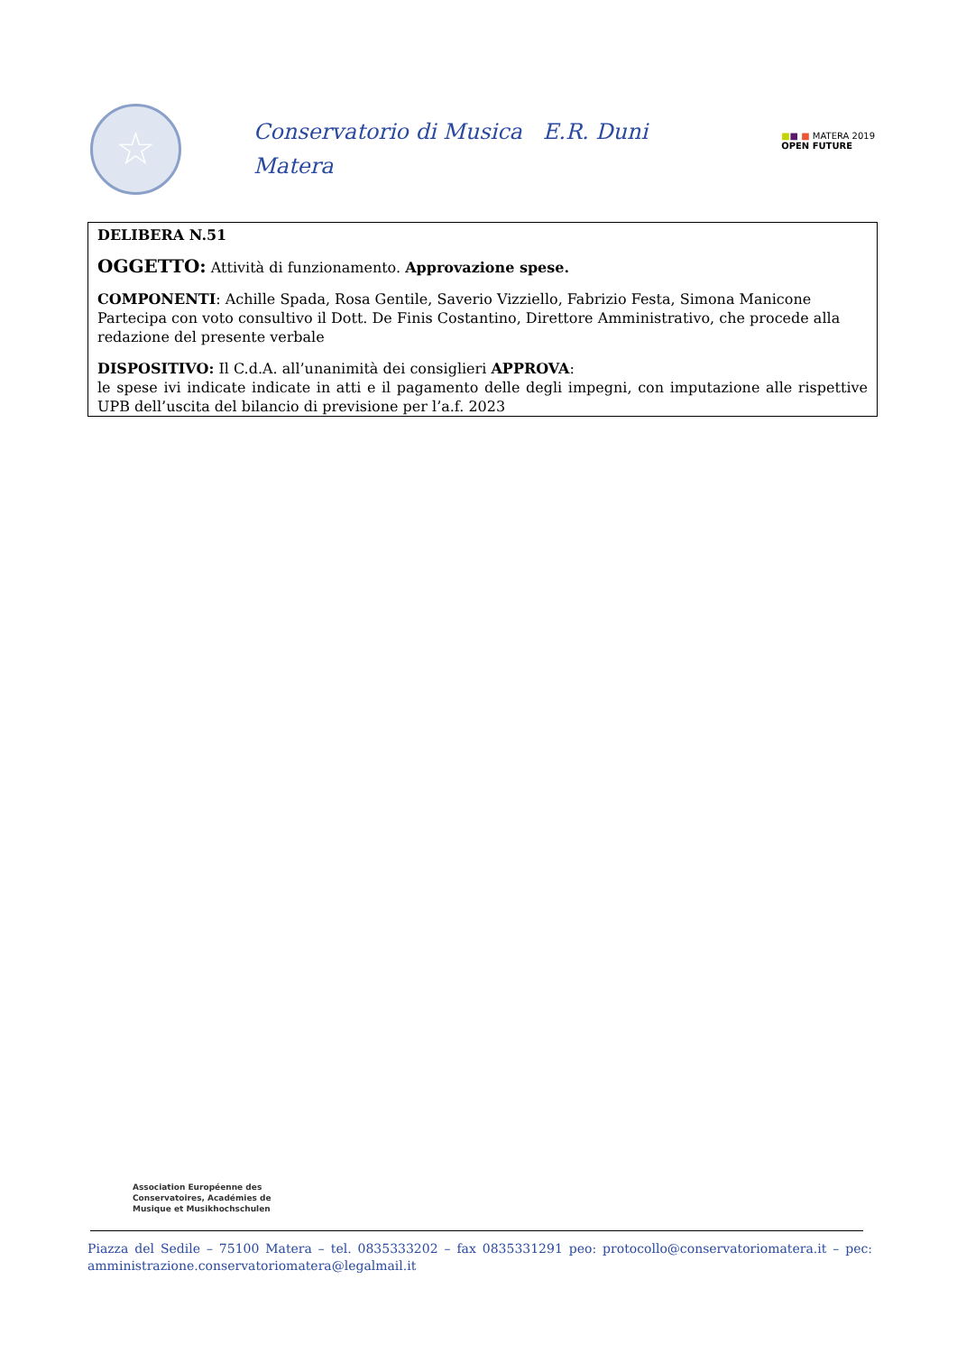☆
Conservatorio di Musica E.R. Duni
Matera
■■ ■ MATERA 2019
OPEN FUTURE
DELIBERA N.51
OGGETTO: Attività di funzionamento. Approvazione spese.
COMPONENTI: Achille Spada, Rosa Gentile, Saverio Vizziello, Fabrizio Festa, Simona Manicone
Partecipa con voto consultivo il Dott. De Finis Costantino, Direttore Amministrativo, che procede alla redazione del presente verbale
DISPOSITIVO: Il C.d.A. all’unanimità dei consiglieri APPROVA:
le spese ivi indicate indicate in atti e il pagamento delle degli impegni, con imputazione alle rispettive UPB dell’uscita del bilancio di previsione per l’a.f. 2023
Association Européenne des
Conservatoires, Académies de
Musique et Musikhochschulen
Piazza del Sedile – 75100 Matera – tel. 0835333202 – fax 0835331291 peo: protocollo@conservatoriomatera.it – pec: amministrazione.conservatoriomatera@legalmail.it